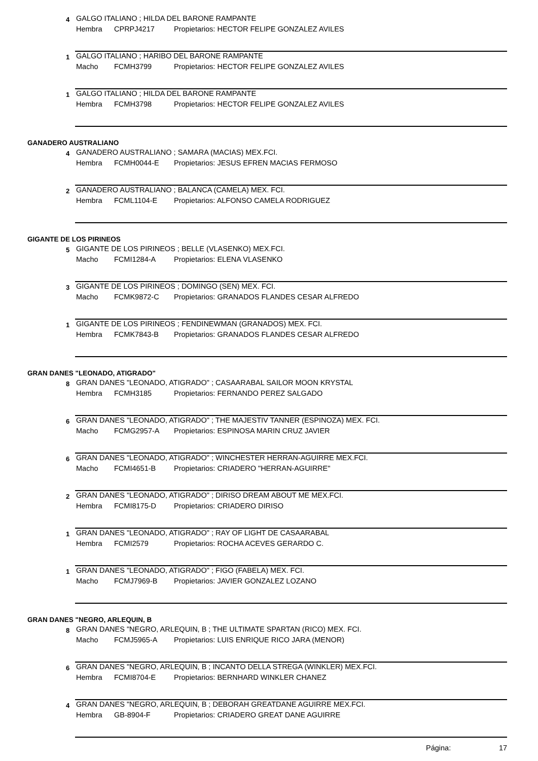4
GALGO ITALIANO ; HILDA DEL BARONE RAMPANTE
Hembra CPRPJ4217 Propietarios: HECTOR FELIPE GONZALEZ AVILES
1
GALGO ITALIANO ; HARIBO DEL BARONE RAMPANTE
Macho FCMH3799 Propietarios: HECTOR FELIPE GONZALEZ AVILES
1
GALGO ITALIANO ; HILDA DEL BARONE RAMPANTE
Hembra FCMH3798 Propietarios: HECTOR FELIPE GONZALEZ AVILES
GANADERO AUSTRALIANO
4
GANADERO AUSTRALIANO ; SAMARA (MACIAS) MEX.FCI.
Hembra FCMH0044-E Propietarios: JESUS EFREN MACIAS FERMOSO
2
GANADERO AUSTRALIANO ; BALANCA (CAMELA) MEX. FCI.
Hembra FCML1104-E Propietarios: ALFONSO CAMELA RODRIGUEZ
GIGANTE DE LOS PIRINEOS
5
GIGANTE DE LOS PIRINEOS ; BELLE (VLASENKO) MEX.FCI.
Macho FCMI1284-A Propietarios: ELENA VLASENKO
3
GIGANTE DE LOS PIRINEOS ; DOMINGO (SEN) MEX. FCI.
Macho FCMK9872-C Propietarios: GRANADOS FLANDES CESAR ALFREDO
1
GIGANTE DE LOS PIRINEOS ; FENDINEWMAN (GRANADOS) MEX. FCI.
Hembra FCMK7843-B Propietarios: GRANADOS FLANDES CESAR ALFREDO
GRAN DANES "LEONADO, ATIGRADO"
8
GRAN DANES "LEONADO, ATIGRADO" ; CASAARABAL SAILOR MOON KRYSTAL
Hembra FCMH3185 Propietarios: FERNANDO PEREZ SALGADO
6
GRAN DANES "LEONADO, ATIGRADO" ; THE MAJESTIV TANNER (ESPINOZA) MEX. FCI.
Macho FCMG2957-A Propietarios: ESPINOSA MARIN CRUZ JAVIER
6
GRAN DANES "LEONADO, ATIGRADO" ; WINCHESTER HERRAN-AGUIRRE MEX.FCI.
Macho FCMI4651-B Propietarios: CRIADERO "HERRAN-AGUIRRE"
2
GRAN DANES "LEONADO, ATIGRADO" ; DIRISO DREAM ABOUT ME MEX.FCI.
Hembra FCMI8175-D Propietarios: CRIADERO DIRISO
1
GRAN DANES "LEONADO, ATIGRADO" ; RAY OF LIGHT DE CASAARABAL
Hembra FCMI2579 Propietarios: ROCHA ACEVES GERARDO C.
1
GRAN DANES "LEONADO, ATIGRADO" ; FIGO (FABELA) MEX. FCI.
Macho FCMJ7969-B Propietarios: JAVIER GONZALEZ LOZANO
GRAN DANES "NEGRO, ARLEQUIN, B
8
GRAN DANES "NEGRO, ARLEQUIN, B ; THE ULTIMATE SPARTAN (RICO) MEX. FCI.
Macho FCMJ5965-A Propietarios: LUIS ENRIQUE RICO JARA (MENOR)
6
GRAN DANES "NEGRO, ARLEQUIN, B ; INCANTO DELLA STREGA (WINKLER) MEX.FCI.
Hembra FCMI8704-E Propietarios: BERNHARD WINKLER CHANEZ
4
GRAN DANES "NEGRO, ARLEQUIN, B ; DEBORAH GREATDANE AGUIRRE MEX.FCI.
Hembra GB-8904-F Propietarios: CRIADERO GREAT DANE AGUIRRE
Página: 17